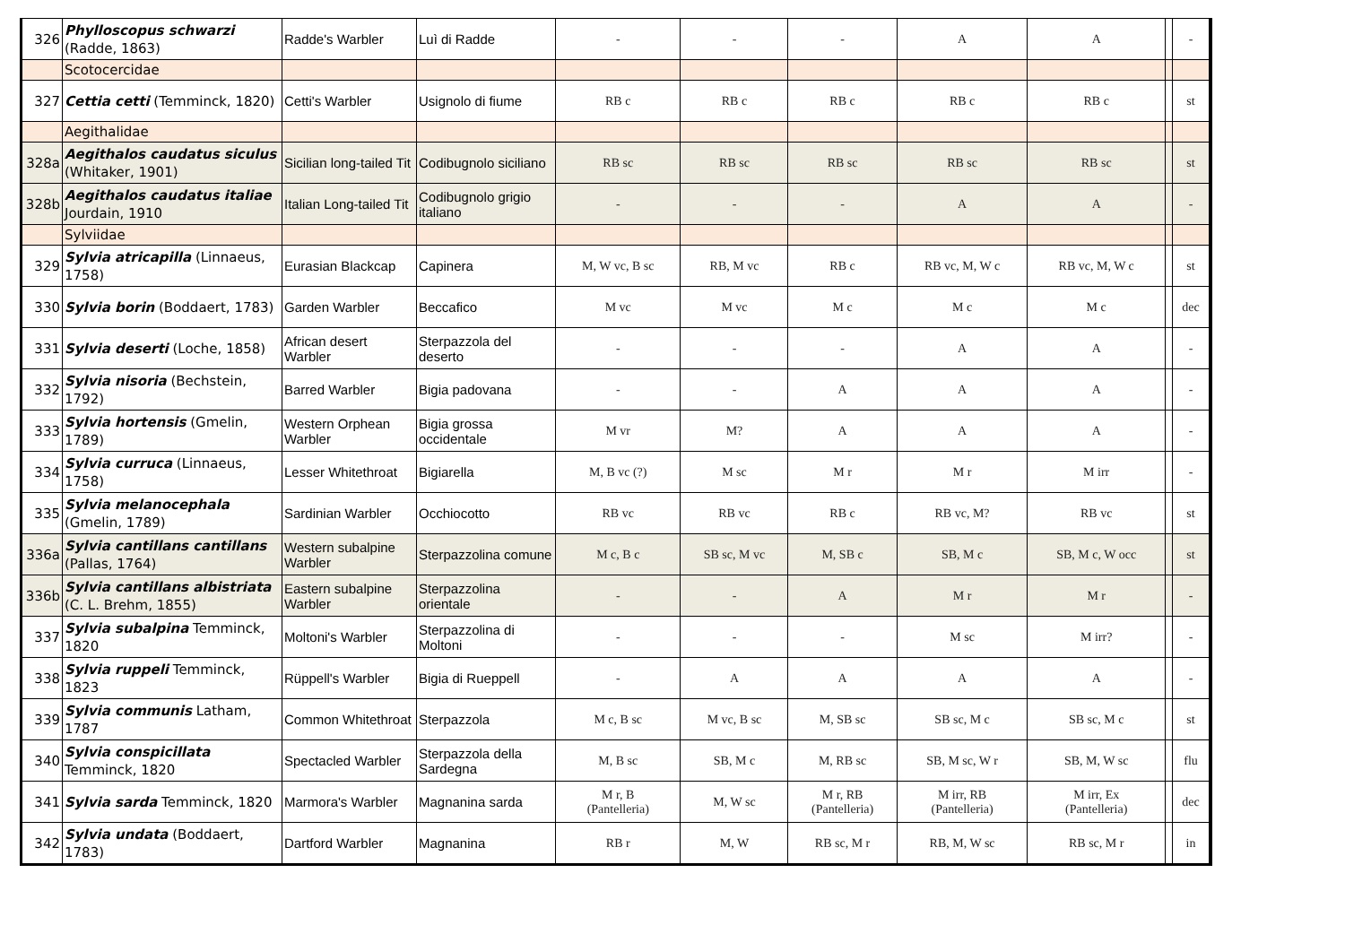| 326 | Phylloscopus schwarzi (Radde, 1863) | Radde's Warbler | Luì di Radde | - | - | - | A | A | | - |
| | Scotocercidae | | | | | | | | | |
| 327 | Cettia cetti (Temminck, 1820) | Cetti's Warbler | Usignolo di fiume | RB c | RB c | RB c | RB c | RB c | | st |
| | Aegithalidae | | | | | | | | | |
| 328a | Aegithalos caudatus siculus (Whitaker, 1901) | Sicilian long-tailed Tit | Codibugnolo siciliano | RB sc | RB sc | RB sc | RB sc | RB sc | | st |
| 328b | Aegithalos caudatus italiae Jourdain, 1910 | Italian Long-tailed Tit | Codibugnolo grigio italiano | - | - | - | A | A | | - |
| | Sylviidae | | | | | | | | | |
| 329 | Sylvia atricapilla (Linnaeus, 1758) | Eurasian Blackcap | Capinera | M, W vc, B sc | RB, M vc | RB c | RB vc, M, W c | RB vc, M, W c | | st |
| 330 | Sylvia borin (Boddaert, 1783) | Garden Warbler | Beccafico | M vc | M vc | M c | M c | M c | | dec |
| 331 | Sylvia deserti (Loche, 1858) | African desert Warbler | Sterpazzola del deserto | - | - | - | A | A | | - |
| 332 | Sylvia nisoria (Bechstein, 1792) | Barred Warbler | Bigia padovana | - | - | A | A | A | | - |
| 333 | Sylvia hortensis (Gmelin, 1789) | Western Orphean Warbler | Bigia grossa occidentale | M vr | M? | A | A | A | | - |
| 334 | Sylvia curruca (Linnaeus, 1758) | Lesser Whitethroat | Bigiarella | M, B vc (?) | M sc | M r | M r | M irr | | - |
| 335 | Sylvia melanocephala (Gmelin, 1789) | Sardinian Warbler | Occhiocotto | RB vc | RB vc | RB c | RB vc, M? | RB vc | | st |
| 336a | Sylvia cantillans cantillans (Pallas, 1764) | Western subalpine Warbler | Sterpazzolina comune | M c, B c | SB sc, M vc | M, SB c | SB, M c | SB, M c, W occ | | st |
| 336b | Sylvia cantillans albistriata (C. L. Brehm, 1855) | Eastern subalpine Warbler | Sterpazzolina orientale | - | - | A | M r | M r | | - |
| 337 | Sylvia subalpina Temminck, 1820 | Moltoni's Warbler | Sterpazzolina di Moltoni | - | - | - | M sc | M irr? | | - |
| 338 | Sylvia ruppeli Temminck, 1823 | Rüppell's Warbler | Bigia di Rueppell | - | A | A | A | A | | - |
| 339 | Sylvia communis Latham, 1787 | Common Whitethroat | Sterpazzola | M c, B sc | M vc, B sc | M, SB sc | SB sc, M c | SB sc, M c | | st |
| 340 | Sylvia conspicillata Temminck, 1820 | Spectacled Warbler | Sterpazzola della Sardegna | M, B sc | SB, M c | M, RB sc | SB, M sc, W r | SB, M, W sc | | flu |
| 341 | Sylvia sarda Temminck, 1820 | Marmora's Warbler | Magnanina sarda | M r, B (Pantelleria) | M, W sc | M r, RB (Pantelleria) | M irr, RB (Pantelleria) | M irr, Ex (Pantelleria) | | dec |
| 342 | Sylvia undata (Boddaert, 1783) | Dartford Warbler | Magnanina | RB r | M, W | RB sc, M r | RB, M, W sc | RB sc, M r | | in |